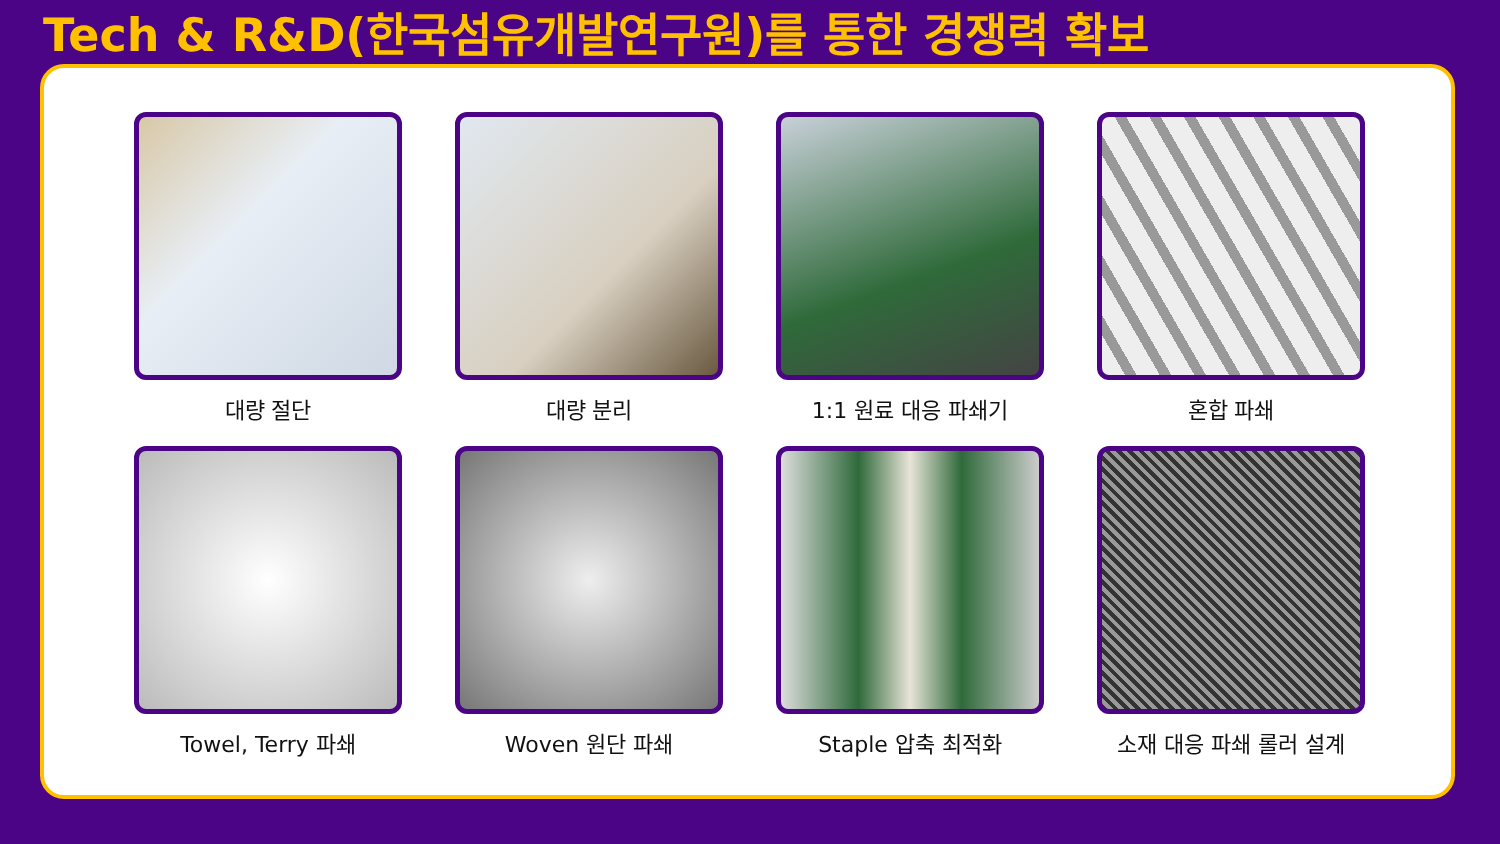Tech & R&D(한국섬유개발연구원)를 통한 경쟁력 확보
대량 절단
대량 분리
1:1 원료 대응 파쇄기
혼합 파쇄
Towel, Terry 파쇄
Woven 원단 파쇄
Staple 압축 최적화
소재 대응 파쇄 롤러 설계